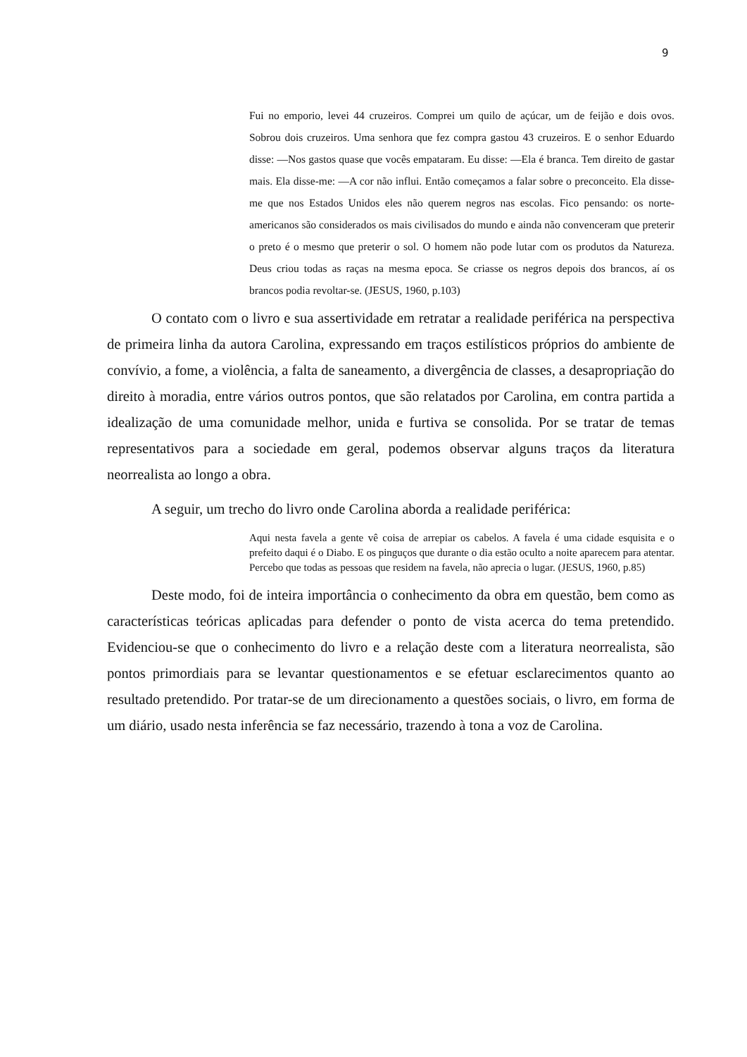9
Fui no emporio, levei 44 cruzeiros. Comprei um quilo de açúcar, um de feijão e dois ovos. Sobrou dois cruzeiros. Uma senhora que fez compra gastou 43 cruzeiros. E o senhor Eduardo disse: —Nos gastos quase que vocês empataram. Eu disse: —Ela é branca. Tem direito de gastar mais. Ela disse-me: —A cor não influi. Então começamos a falar sobre o preconceito. Ela disse-me que nos Estados Unidos eles não querem negros nas escolas. Fico pensando: os norte-americanos são considerados os mais civilisados do mundo e ainda não convenceram que preterir o preto é o mesmo que preterir o sol. O homem não pode lutar com os produtos da Natureza. Deus criou todas as raças na mesma epoca. Se criasse os negros depois dos brancos, aí os brancos podia revoltar-se. (JESUS, 1960, p.103)
O contato com o livro e sua assertividade em retratar a realidade periférica na perspectiva de primeira linha da autora Carolina, expressando em traços estilísticos próprios do ambiente de convívio, a fome, a violência, a falta de saneamento, a divergência de classes, a desapropriação do direito à moradia, entre vários outros pontos, que são relatados por Carolina, em contra partida a idealização de uma comunidade melhor, unida e furtiva se consolida. Por se tratar de temas representativos para a sociedade em geral, podemos observar alguns traços da literatura neorrealista ao longo a obra.
A seguir, um trecho do livro onde Carolina aborda a realidade periférica:
Aqui nesta favela a gente vê coisa de arrepiar os cabelos. A favela é uma cidade esquisita e o prefeito daqui é o Diabo. E os pinguços que durante o dia estão oculto a noite aparecem para atentar. Percebo que todas as pessoas que residem na favela, não aprecia o lugar. (JESUS, 1960, p.85)
Deste modo, foi de inteira importância o conhecimento da obra em questão, bem como as características teóricas aplicadas para defender o ponto de vista acerca do tema pretendido. Evidenciou-se que o conhecimento do livro e a relação deste com a literatura neorrealista, são pontos primordiais para se levantar questionamentos e se efetuar esclarecimentos quanto ao resultado pretendido. Por tratar-se de um direcionamento a questões sociais, o livro, em forma de um diário, usado nesta inferência se faz necessário, trazendo à tona a voz de Carolina.